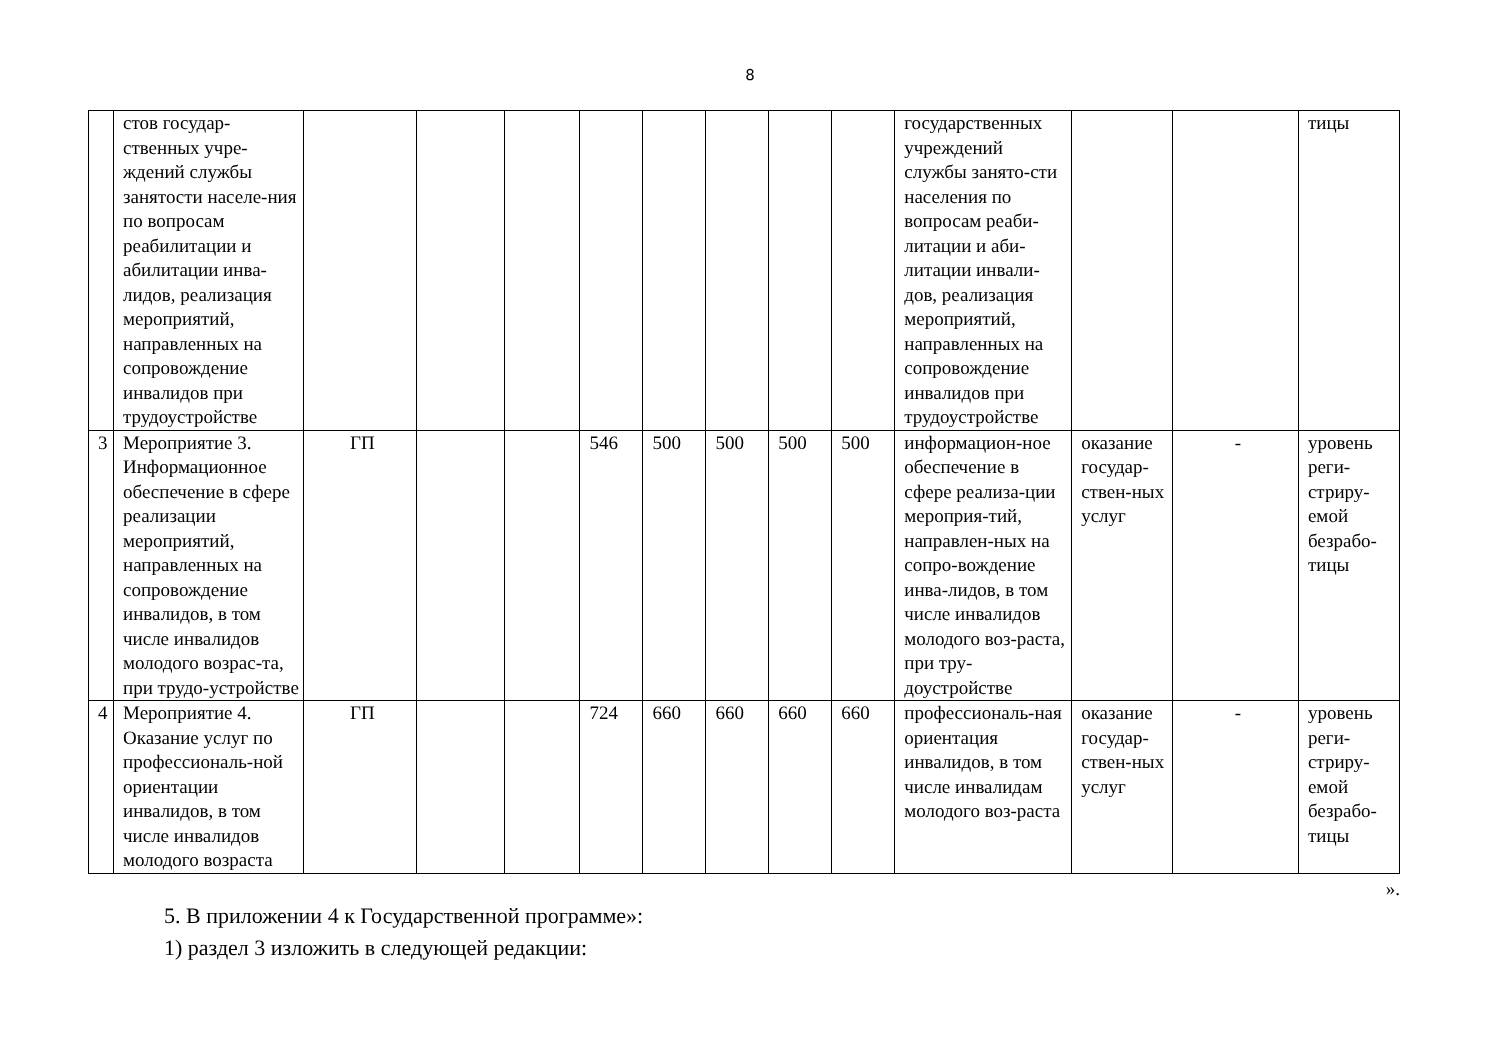8
| | стов государ-ственных учре-ждений службы занятости населе-ния по вопросам реабилитации и абилитации инва-лидов, реализация мероприятий, направленных на сопровождение инвалидов при трудоустройстве | | | | | | | | | государственных учреждений службы занято-сти населения по вопросам реаби-литации и аби-литации инвали-дов, реализация мероприятий, направленных на сопровождение инвалидов при трудоустройстве | | | тицы |
| 3 | Мероприятие 3. Информационное обеспечение в сфере реализации мероприятий, направленных на сопровождение инвалидов, в том числе инвалидов молодого возрас-та, при трудо-устройстве | ГП | | | 546 | 500 | 500 | 500 | 500 | информацион-ное обеспечение в сфере реализа-ции мероприя-тий, направлен-ных на сопро-вождение инва-лидов, в том числе инвалидов молодого воз-раста, при тру-доустройстве | оказание государ-ствен-ных услуг | - | уровень реги-стриру-емой безрабо-тицы |
| 4 | Мероприятие 4. Оказание услуг по профессиональ-ной ориентации инвалидов, в том числе инвалидов молодого возраста | ГП | | | 724 | 660 | 660 | 660 | 660 | профессиональ-ная ориентация инвалидов, в том числе инвалидам молодого воз-раста | оказание государ-ствен-ных услуг | - | уровень реги-стриру-емой безрабо-тицы |
».
5. В приложении 4 к Государственной программе»:
1) раздел 3 изложить в следующей редакции: